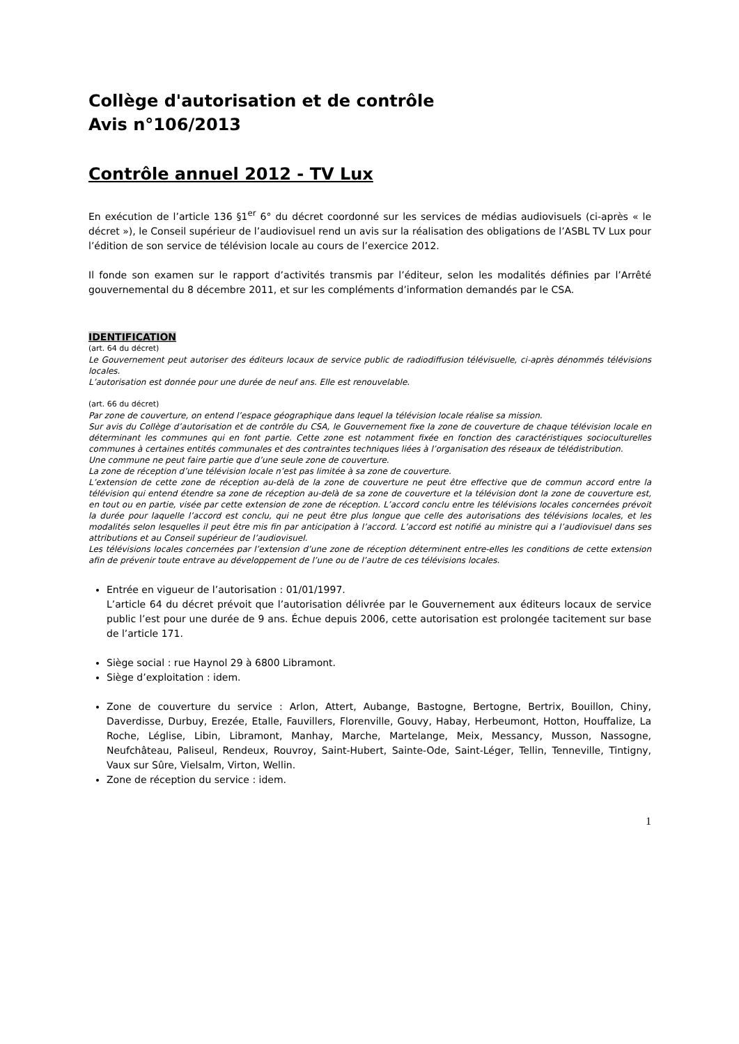Collège d'autorisation et de contrôle
Avis n°106/2013
Contrôle annuel 2012 - TV Lux
En exécution de l’article 136 §1<sup>er</sup> 6° du décret coordonné sur les services de médias audiovisuels (ci-après « le décret »), le Conseil supérieur de l’audiovisuel rend un avis sur la réalisation des obligations de l’ASBL TV Lux pour l’édition de son service de télévision locale au cours de l’exercice 2012.
Il fonde son examen sur le rapport d’activités transmis par l’éditeur, selon les modalités définies par l’Arrêté gouvernemental du 8 décembre 2011, et sur les compléments d’information demandés par le CSA.
IDENTIFICATION
(art. 64 du décret)
Le Gouvernement peut autoriser des éditeurs locaux de service public de radiodiffusion télévisuelle, ci-après dénommés télévisions locales.
L’autorisation est donnée pour une durée de neuf ans. Elle est renouvelable.
(art. 66 du décret)
Par zone de couverture, on entend l’espace géographique dans lequel la télévision locale réalise sa mission.
Sur avis du Collège d’autorisation et de contrôle du CSA, le Gouvernement fixe la zone de couverture de chaque télévision locale en déterminant les communes qui en font partie. Cette zone est notamment fixée en fonction des caractéristiques socioculturelles communes à certaines entités communales et des contraintes techniques liées à l’organisation des réseaux de télédistribution.
Une commune ne peut faire partie que d’une seule zone de couverture.
La zone de réception d’une télévision locale n’est pas limitée à sa zone de couverture.
L’extension de cette zone de réception au-delà de la zone de couverture ne peut être effective que de commun accord entre la télévision qui entend étendre sa zone de réception au-delà de sa zone de couverture et la télévision dont la zone de couverture est, en tout ou en partie, visée par cette extension de zone de réception. L’accord conclu entre les télévisions locales concernées prévoit la durée pour laquelle l’accord est conclu, qui ne peut être plus longue que celle des autorisations des télévisions locales, et les modalités selon lesquelles il peut être mis fin par anticipation à l’accord. L’accord est notifié au ministre qui a l’audiovisuel dans ses attributions et au Conseil supérieur de l’audiovisuel.
Les télévisions locales concernées par l’extension d’une zone de réception déterminent entre-elles les conditions de cette extension afin de prévenir toute entrave au développement de l’une ou de l’autre de ces télévisions locales.
Entrée en vigueur de l’autorisation : 01/01/1997.
L’article 64 du décret prévoit que l’autorisation délivrée par le Gouvernement aux éditeurs locaux de service public l’est pour une durée de 9 ans. Échue depuis 2006, cette autorisation est prolongée tacitement sur base de l’article 171.
Siège social : rue Haynol 29 à 6800 Libramont.
Siège d’exploitation : idem.
Zone de couverture du service : Arlon, Attert, Aubange, Bastogne, Bertogne, Bertrix, Bouillon, Chiny, Daverdisse, Durbuy, Erezée, Etalle, Fauvillers, Florenville, Gouvy, Habay, Herbeumont, Hotton, Houffalize, La Roche, Léglise, Libin, Libramont, Manhay, Marche, Martelange, Meix, Messancy, Musson, Nassogne, Neufchâteau, Paliseul, Rendeux, Rouvroy, Saint-Hubert, Sainte-Ode, Saint-Léger, Tellin, Tenneville, Tintigny, Vaux sur Sûre, Vielsalm, Virton, Wellin.
Zone de réception du service : idem.
1